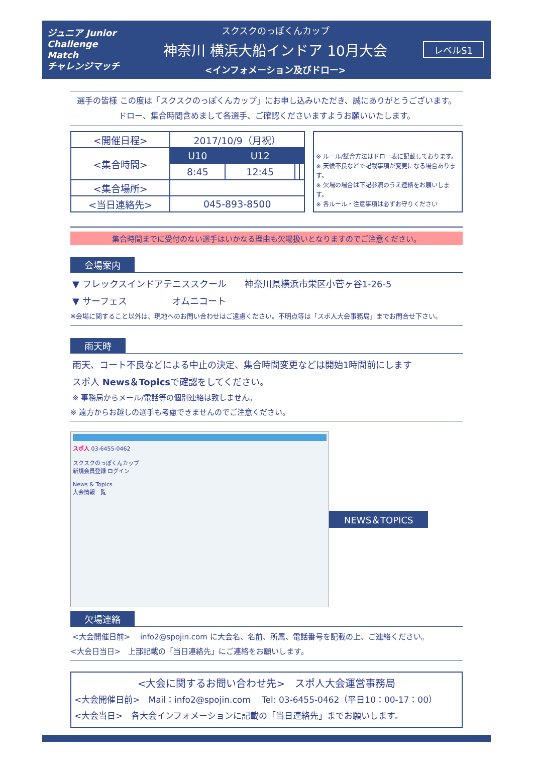ジュニア Junior Challenge Match
チャレンジマッチ
スクスクのっぽくんカップ
神奈川 横浜大船インドア 10月大会
<インフォメーション及びドロー>
レベルS1
選手の皆様 この度は「スクスクのっぽくんカップ」にお申し込みいただき、誠にありがとうございます。
ドロー、集合時間含めまして各選手、ご確認くださいますようお願いいたします。
| <開催日程> | 2017/10/9（月祝） | | | |
| <集合時間> | U10 | U12 | | |
| | 8:45 | 12:45 | | |
| <集合場所> | | | | |
| <当日連絡先> | 045-893-8500 | | | |
※ ルール/試合方法はドロー表に記載しております。
※ 天候不良などで記載事項が変更になる場合あります。
※ 欠場の場合は下記参照のうえ連絡をお願いします。
※ 各ルール・注意事項は必ずお守りください
集合時間までに受付のない選手はいかなる理由も欠場扱いとなりますのでご注意ください。
会場案内
▼ フレックスインドアテニススクール　　神奈川県横浜市栄区小菅ヶ谷1-26-5
▼ サーフェス　　　　　オムニコート
※会場に関すること以外は、現地へのお問い合わせはご遠慮ください。不明点等は「スポ人大会事務局」までお問合せ下さい。
雨天時
雨天、コート不良などによる中止の決定、集合時間変更などは開始1時間前にします
スポ人 News＆Topicsで確認をしてください。
※ 事務局からメール/電話等の個別連絡は致しません。
※ 遠方からお越しの選手も考慮できませんのでご注意ください。
スポ人 03-6455-0462
スクスクのっぽくんカップ
新規会員登録 ログイン
News & Topics
大会情報一覧
NEWS＆TOPICS
欠場連絡
<大会開催日前>　 info2@spojin.com に大会名、名前、所属、電話番号を記載の上、ご連絡ください。
<大会日当日>　上部記載の「当日連絡先」にご連絡をお願いします。
<大会に関するお問い合わせ先>　スポ人大会運営事務局
<大会開催日前>　Mail：info2@spojin.com　 Tel: 03-6455-0462（平日10：00-17：00）
<大会当日>　各大会インフォメーションに記載の「当日連絡先」までお願いします。